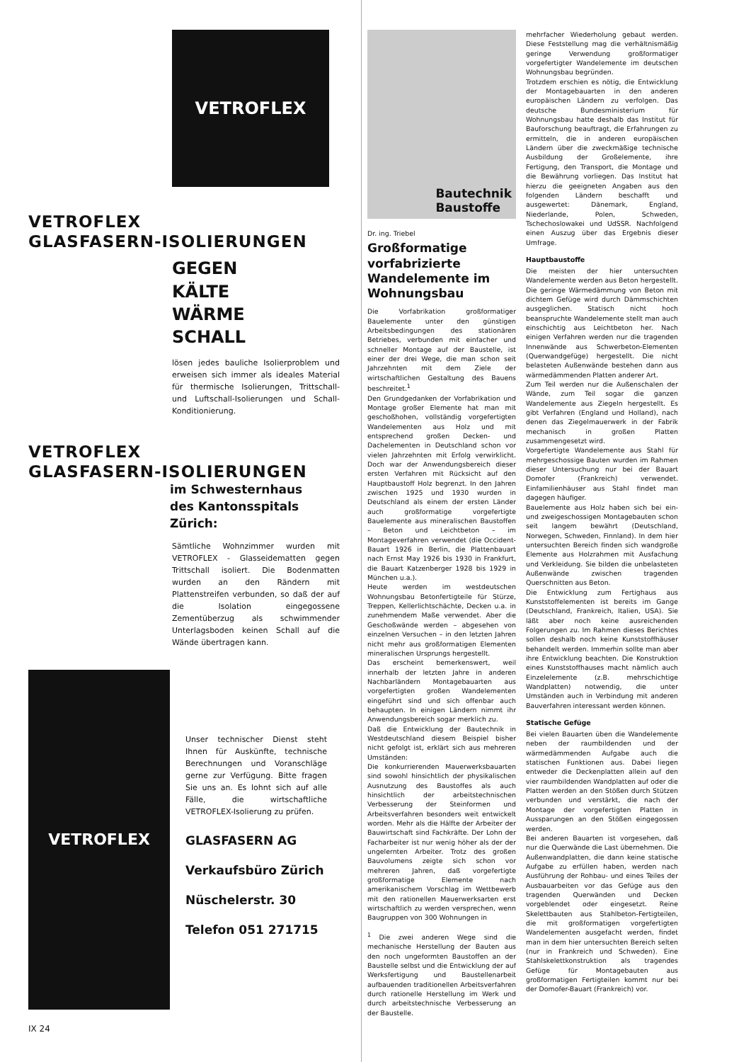VETROFLEX
VETROFLEX
GLASFASERN-ISOLIERUNGEN
GEGEN
KÄLTE
WÄRME
SCHALL
lösen jedes bauliche Isolierproblem und erweisen sich immer als ideales Material für thermische Isolierungen, Trittschall- und Luftschall-Isolierungen und Schall-Konditionierung.
VETROFLEX
GLASFASERN-ISOLIERUNGEN
im Schwesternhaus
des Kantonsspitals
Zürich:
Sämtliche Wohnzimmer wurden mit VETROFLEX - Glasseidematten gegen Trittschall isoliert. Die Bodenmatten wurden an den Rändern mit Plattenstreifen verbunden, so daß der auf die Isolation eingegossene Zementüberzug als schwimmender Unterlagsboden keinen Schall auf die Wände übertragen kann.
VETROFLEX
Unser technischer Dienst steht Ihnen für Auskünfte, technische Berechnungen und Voranschläge gerne zur Verfügung. Bitte fragen Sie uns an. Es lohnt sich auf alle Fälle, die wirtschaftliche VETROFLEX-Isolierung zu prüfen.
GLASFASERN AG
Verkaufsbüro Zürich
Nüschelerstr. 30
Telefon 051 271715
Bautechnik
Baustoffe
Dr. ing. Triebel
Großformatige vorfabrizierte Wandelemente im Wohnungsbau
Die Vorfabrikation großformatiger Bauelemente unter den günstigen Arbeitsbedingungen des stationären Betriebes, verbunden mit einfacher und schneller Montage auf der Baustelle, ist einer der drei Wege, die man schon seit Jahrzehnten mit dem Ziele der wirtschaftlichen Gestaltung des Bauens beschreitet.<sup>1</sup>
Den Grundgedanken der Vorfabrikation und Montage großer Elemente hat man mit geschoßhohen, vollständig vorgefertigten Wandelementen aus Holz und mit entsprechend großen Decken- und Dachelementen in Deutschland schon vor vielen Jahrzehnten mit Erfolg verwirklicht. Doch war der Anwendungsbereich dieser ersten Verfahren mit Rücksicht auf den Hauptbaustoff Holz begrenzt. In den Jahren zwischen 1925 und 1930 wurden in Deutschland als einem der ersten Länder auch großformatige vorgefertigte Bauelemente aus mineralischen Baustoffen – Beton und Leichtbeton – im Montageverfahren verwendet (die Occident-Bauart 1926 in Berlin, die Plattenbauart nach Ernst May 1926 bis 1930 in Frankfurt, die Bauart Katzenberger 1928 bis 1929 in München u.a.).
Heute werden im westdeutschen Wohnungsbau Betonfertigteile für Stürze, Treppen, Kellerlichtschächte, Decken u.a. in zunehmendem Maße verwendet. Aber die Geschoßwände werden – abgesehen von einzelnen Versuchen – in den letzten Jahren nicht mehr aus großformatigen Elementen mineralischen Ursprungs hergestellt.
Das erscheint bemerkenswert, weil innerhalb der letzten Jahre in anderen Nachbarländern Montagebauarten aus vorgefertigten großen Wandelementen eingeführt sind und sich offenbar auch behaupten. In einigen Ländern nimmt ihr Anwendungsbereich sogar merklich zu.
Daß die Entwicklung der Bautechnik in Westdeutschland diesem Beispiel bisher nicht gefolgt ist, erklärt sich aus mehreren Umständen:
Die konkurrierenden Mauerwerksbauarten sind sowohl hinsichtlich der physikalischen Ausnutzung des Baustoffes als auch hinsichtlich der arbeitstechnischen Verbesserung der Steinformen und Arbeitsverfahren besonders weit entwickelt worden. Mehr als die Hälfte der Arbeiter der Bauwirtschaft sind Fachkräfte. Der Lohn der Facharbeiter ist nur wenig höher als der der ungelernten Arbeiter. Trotz des großen Bauvolumens zeigte sich schon vor mehreren Jahren, daß vorgefertigte großformatige Elemente nach amerikanischem Vorschlag im Wettbewerb mit den rationellen Mauerwerksarten erst wirtschaftlich zu werden versprechen, wenn Baugruppen von 300 Wohnungen in
<sup>1</sup> Die zwei anderen Wege sind die mechanische Herstellung der Bauten aus den noch ungeformten Baustoffen an der Baustelle selbst und die Entwicklung der auf Werksfertigung und Baustellenarbeit aufbauenden traditionellen Arbeitsverfahren durch rationelle Herstellung im Werk und durch arbeitstechnische Verbesserung an der Baustelle.
mehrfacher Wiederholung gebaut werden. Diese Feststellung mag die verhältnismäßig geringe Verwendung großformatiger vorgefertigter Wandelemente im deutschen Wohnungsbau begründen.
Trotzdem erschien es nötig, die Entwicklung der Montagebauarten in den anderen europäischen Ländern zu verfolgen. Das deutsche Bundesministerium für Wohnungsbau hatte deshalb das Institut für Bauforschung beauftragt, die Erfahrungen zu ermitteln, die in anderen europäischen Ländern über die zweckmäßige technische Ausbildung der Großelemente, ihre Fertigung, den Transport, die Montage und die Bewährung vorliegen. Das Institut hat hierzu die geeigneten Angaben aus den folgenden Ländern beschafft und ausgewertet: Dänemark, England, Niederlande, Polen, Schweden, Tschechoslowakei und UdSSR. Nachfolgend einen Auszug über das Ergebnis dieser Umfrage.
Hauptbaustoffe
Die meisten der hier untersuchten Wandelemente werden aus Beton hergestellt. Die geringe Wärmedämmung von Beton mit dichtem Gefüge wird durch Dämmschichten ausgeglichen. Statisch nicht hoch beanspruchte Wandelemente stellt man auch einschichtig aus Leichtbeton her. Nach einigen Verfahren werden nur die tragenden Innenwände aus Schwerbeton-Elementen (Querwandgefüge) hergestellt. Die nicht belasteten Außenwände bestehen dann aus wärmedämmenden Platten anderer Art.
Zum Teil werden nur die Außenschalen der Wände, zum Teil sogar die ganzen Wandelemente aus Ziegeln hergestellt. Es gibt Verfahren (England und Holland), nach denen das Ziegelmauerwerk in der Fabrik mechanisch in großen Platten zusammengesetzt wird.
Vorgefertigte Wandelemente aus Stahl für mehrgeschossige Bauten wurden im Rahmen dieser Untersuchung nur bei der Bauart Domofer (Frankreich) verwendet. Einfamilienhäuser aus Stahl findet man dagegen häufiger.
Bauelemente aus Holz haben sich bei ein- und zweigeschossigen Montagebauten schon seit langem bewährt (Deutschland, Norwegen, Schweden, Finnland). In dem hier untersuchten Bereich finden sich wandgroße Elemente aus Holzrahmen mit Ausfachung und Verkleidung. Sie bilden die unbelasteten Außenwände zwischen tragenden Querschnitten aus Beton.
Die Entwicklung zum Fertighaus aus Kunststoffelementen ist bereits im Gange (Deutschland, Frankreich, Italien, USA). Sie läßt aber noch keine ausreichenden Folgerungen zu. Im Rahmen dieses Berichtes sollen deshalb noch keine Kunststoffhäuser behandelt werden. Immerhin sollte man aber ihre Entwicklung beachten. Die Konstruktion eines Kunststoffhauses macht nämlich auch Einzelelemente (z.B. mehrschichtige Wandplatten) notwendig, die unter Umständen auch in Verbindung mit anderen Bauverfahren interessant werden können.
Statische Gefüge
Bei vielen Bauarten üben die Wandelemente neben der raumbildenden und der wärmedämmenden Aufgabe auch die statischen Funktionen aus. Dabei liegen entweder die Deckenplatten allein auf den vier raumbildenden Wandplatten auf oder die Platten werden an den Stößen durch Stützen verbunden und verstärkt, die nach der Montage der vorgefertigten Platten in Aussparungen an den Stößen eingegossen werden.
Bei anderen Bauarten ist vorgesehen, daß nur die Querwände die Last übernehmen. Die Außenwandplatten, die dann keine statische Aufgabe zu erfüllen haben, werden nach Ausführung der Rohbau- und eines Teiles der Ausbauarbeiten vor das Gefüge aus den tragenden Querwänden und Decken vorgeblendet oder eingesetzt. Reine Skelettbauten aus Stahlbeton-Fertigteilen, die mit großformatigen vorgefertigten Wandelementen ausgefacht werden, findet man in dem hier untersuchten Bereich selten (nur in Frankreich und Schweden). Eine Stahlskelettkonstruktion als tragendes Gefüge für Montagebauten aus großformatigen Fertigteilen kommt nur bei der Domofer-Bauart (Frankreich) vor.
IX 24